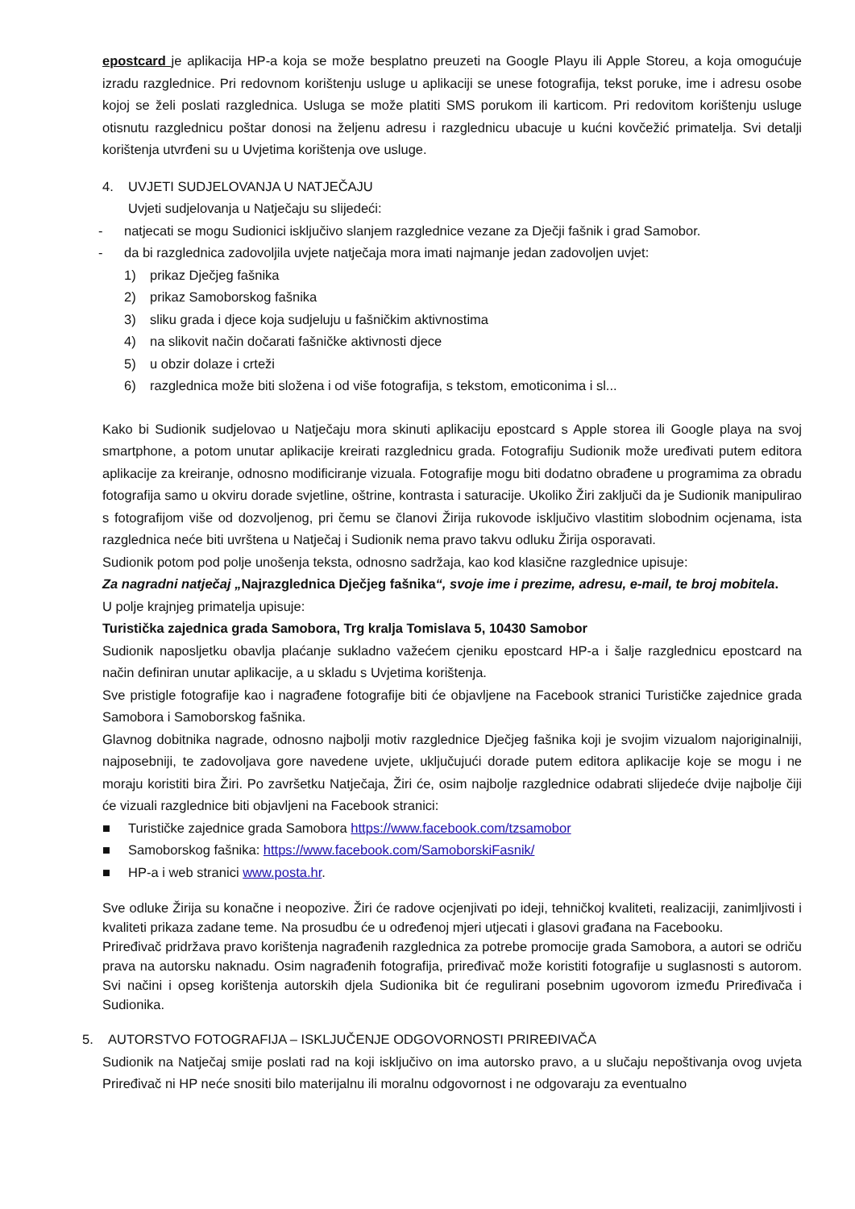epostcard je aplikacija HP-a koja se može besplatno preuzeti na Google Playu ili Apple Storeu, a koja omogućuje izradu razglednice. Pri redovnom korištenju usluge u aplikaciji se unese fotografija, tekst poruke, ime i adresu osobe kojoj se želi poslati razglednica. Usluga se može platiti SMS porukom ili karticom. Pri redovitom korištenju usluge otisnutu razglednicu poštar donosi na željenu adresu i razglednicu ubacuje u kućni kovčežić primatelja. Svi detalji korištenja utvrđeni su u Uvjetima korištenja ove usluge.
4. UVJETI SUDJELOVANJA U NATJEČAJU
Uvjeti sudjelovanja u Natječaju su slijedeći:
- natjecati se mogu Sudionici isključivo slanjem razglednice vezane za Dječji fašnik i grad Samobor.
- da bi razglednica zadovoljila uvjete natječaja mora imati najmanje jedan zadovoljen uvjet:
1) prikaz Dječjeg fašnika
2) prikaz Samoborskog fašnika
3) sliku grada i djece koja sudjeluju u fašničkim aktivnostima
4) na slikovit način dočarati fašničke aktivnosti djece
5) u obzir dolaze i crteži
6) razglednica može biti složena i od više fotografija, s tekstom, emoticonima i sl...
Kako bi Sudionik sudjelovao u Natječaju mora skinuti aplikaciju epostcard s Apple storea ili Google playa na svoj smartphone, a potom unutar aplikacije kreirati razglednicu grada. Fotografiju Sudionik može uređivati putem editora aplikacije za kreiranje, odnosno modificiranje vizuala. Fotografije mogu biti dodatno obrađene u programima za obradu fotografija samo u okviru dorade svjetline, oštrine, kontrasta i saturacije. Ukoliko Žiri zaključi da je Sudionik manipulirao s fotografijom više od dozvoljenog, pri čemu se članovi Žirija rukovode isključivo vlastitim slobodnim ocjenama, ista razglednica neće biti uvrštena u Natječaj i Sudionik nema pravo takvu odluku Žirija osporavati.
Sudionik potom pod polje unošenja teksta, odnosno sadržaja, kao kod klasične razglednice upisuje:
Za nagradni natječaj „Najrazglednica Dječjeg fašnika“, svoje ime i prezime, adresu, e-mail, te broj mobitela.
U polje krajnjeg primatelja upisuje:
Turistička zajednica grada Samobora, Trg kralja Tomislava 5, 10430 Samobor
Sudionik naposljetku obavlja plaćanje sukladno važećem cjeniku epostcard HP-a i šalje razglednicu epostcard na način definiran unutar aplikacije, a u skladu s Uvjetima korištenja.
Sve pristigle fotografije kao i nagrađene fotografije biti će objavljene na Facebook stranici Turističke zajednice grada Samobora i Samoborskog fašnika.
Glavnog dobitnika nagrade, odnosno najbolji motiv razglednice Dječjeg fašnika koji je svojim vizualom najoriginalniji, najposebniji, te zadovoljava gore navedene uvjete, uključujući dorade putem editora aplikacije koje se mogu i ne moraju koristiti bira Žiri. Po završetku Natječaja, Žiri će, osim najbolje razglednice odabrati slijedeće dvije najbolje čiji će vizuali razglednice biti objavljeni na Facebook stranici:
■ Turističke zajednice grada Samobora https://www.facebook.com/tzsamobor
■ Samoborskog fašnika: https://www.facebook.com/SamoborskiFasnik/
■ HP-a i web stranici www.posta.hr.
Sve odluke Žirija su konačne i neopozive. Žiri će radove ocjenjivati po ideji, tehničkoj kvaliteti, realizaciji, zanimljivosti i kvaliteti prikaza zadane teme. Na prosudbu će u određenoj mjeri utjecati i glasovi građana na Facebooku.
Priređivač pridržava pravo korištenja nagrađenih razglednica za potrebe promocije grada Samobora, a autori se odriču prava na autorsku naknadu. Osim nagrađenih fotografija, priređivač može koristiti fotografije u suglasnosti s autorom. Svi načini i opseg korištenja autorskih djela Sudionika bit će regulirani posebnim ugovorom između Priređivača i Sudionika.
5. AUTORSTVO FOTOGRAFIJA – ISKLJUČENJE ODGOVORNOSTI PRIREĐIVAČA
Sudionik na Natječaj smije poslati rad na koji isključivo on ima autorsko pravo, a u slučaju nepoštivanja ovog uvjeta Priređivač ni HP neće snositi bilo materijalnu ili moralnu odgovornost i ne odgovaraju za eventualno